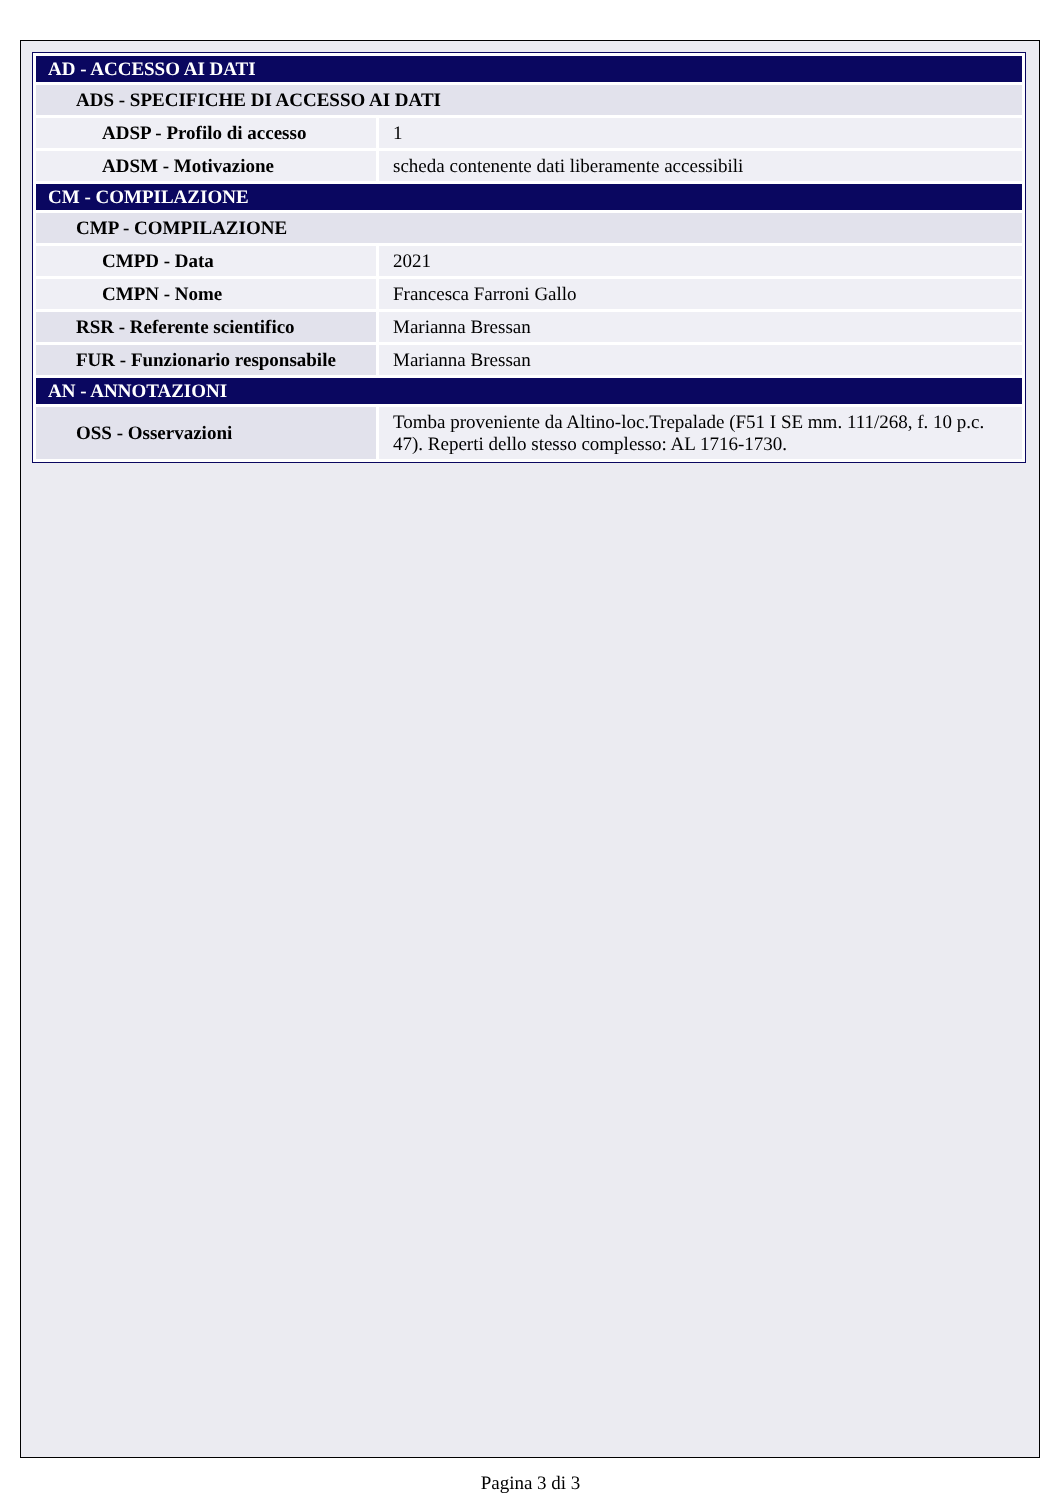| AD - ACCESSO AI DATI | |
| ADS - SPECIFICHE DI ACCESSO AI DATI | |
| ADSP - Profilo di accesso | 1 |
| ADSM - Motivazione | scheda contenente dati liberamente accessibili |
| CM - COMPILAZIONE | |
| CMP - COMPILAZIONE | |
| CMPD - Data | 2021 |
| CMPN - Nome | Francesca Farroni Gallo |
| RSR - Referente scientifico | Marianna Bressan |
| FUR - Funzionario responsabile | Marianna Bressan |
| AN - ANNOTAZIONI | |
| OSS - Osservazioni | Tomba proveniente da Altino-loc.Trepalade (F51 I SE mm. 111/268, f. 10 p.c. 47). Reperti dello stesso complesso: AL 1716-1730. |
Pagina 3 di 3